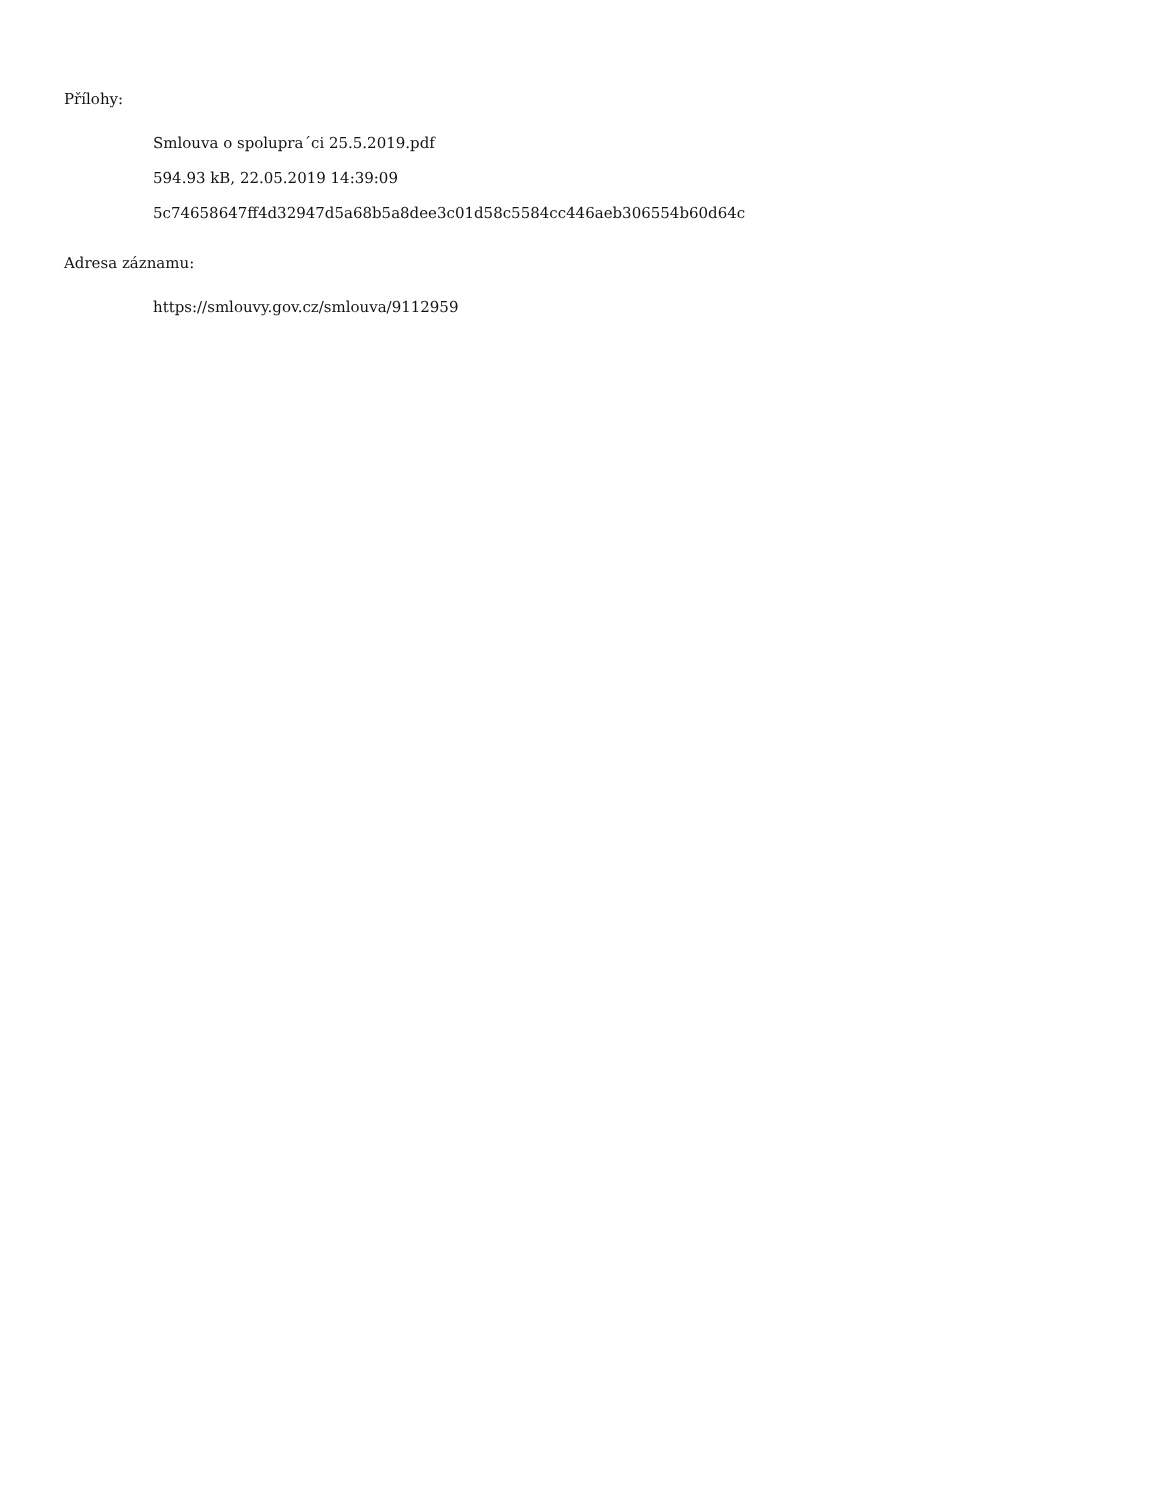Přílohy:
Smlouva o spolupra´ci 25.5.2019.pdf
594.93 kB, 22.05.2019 14:39:09
5c74658647ff4d32947d5a68b5a8dee3c01d58c5584cc446aeb306554b60d64c
Adresa záznamu:
https://smlouvy.gov.cz/smlouva/9112959